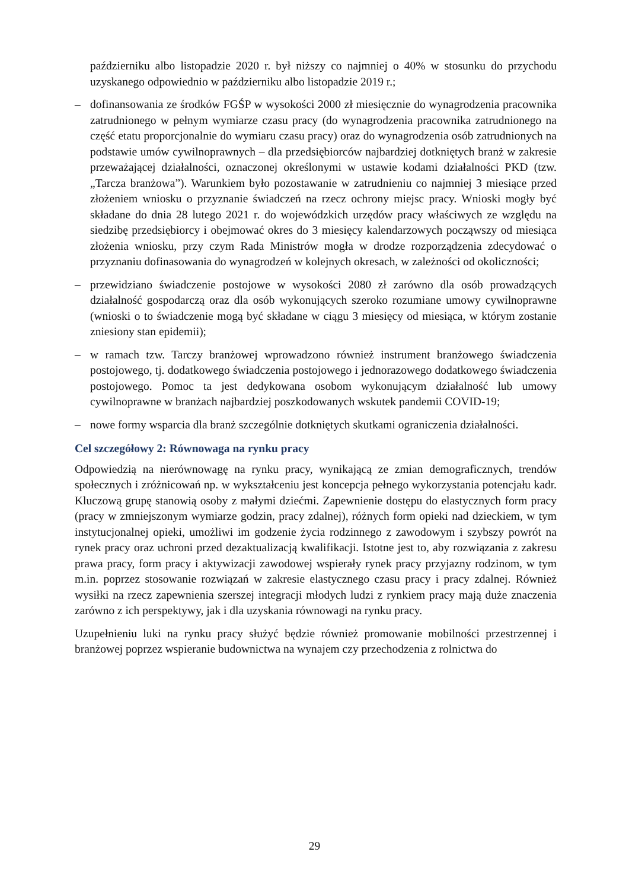październiku albo listopadzie 2020 r. był niższy co najmniej o 40% w stosunku do przychodu uzyskanego odpowiednio w październiku albo listopadzie 2019 r.;
– dofinansowania ze środków FGŚP w wysokości 2000 zł miesięcznie do wynagrodzenia pracownika zatrudnionego w pełnym wymiarze czasu pracy (do wynagrodzenia pracownika zatrudnionego na część etatu proporcjonalnie do wymiaru czasu pracy) oraz do wynagrodzenia osób zatrudnionych na podstawie umów cywilnoprawnych – dla przedsiębiorców najbardziej dotkniętych branż w zakresie przeważającej działalności, oznaczonej określonymi w ustawie kodami działalności PKD (tzw. „Tarcza branżowa”). Warunkiem było pozostawanie w zatrudnieniu co najmniej 3 miesiące przed złożeniem wniosku o przyznanie świadczeń na rzecz ochrony miejsc pracy. Wnioski mogły być składane do dnia 28 lutego 2021 r. do wojewódzkich urzędów pracy właściwych ze względu na siedzibę przedsiębiorcy i obejmować okres do 3 miesięcy kalendarzowych począwszy od miesiąca złożenia wniosku, przy czym Rada Ministrów mogła w drodze rozporządzenia zdecydować o przyznaniu dofinasowania do wynagrodzeń w kolejnych okresach, w zależności od okoliczności;
– przewidziano świadczenie postojowe w wysokości 2080 zł zarówno dla osób prowadzących działalność gospodarczą oraz dla osób wykonujących szeroko rozumiane umowy cywilnoprawne (wnioski o to świadczenie mogą być składane w ciągu 3 miesięcy od miesiąca, w którym zostanie zniesiony stan epidemii);
– w ramach tzw. Tarczy branżowej wprowadzono również instrument branżowego świadczenia postojowego, tj. dodatkowego świadczenia postojowego i jednorazowego dodatkowego świadczenia postojowego. Pomoc ta jest dedykowana osobom wykonującym działalność lub umowy cywilnoprawne w branżach najbardziej poszkodowanych wskutek pandemii COVID-19;
– nowe formy wsparcia dla branż szczególnie dotkniętych skutkami ograniczenia działalności.
Cel szczegółowy 2: Równowaga na rynku pracy
Odpowiedzią na nierównowagę na rynku pracy, wynikającą ze zmian demograficznych, trendów społecznych i zróżnicowań np. w wykształceniu jest koncepcja pełnego wykorzystania potencjału kadr. Kluczową grupę stanowią osoby z małymi dziećmi. Zapewnienie dostępu do elastycznych form pracy (pracy w zmniejszonym wymiarze godzin, pracy zdalnej), różnych form opieki nad dzieckiem, w tym instytucjonalnej opieki, umożliwi im godzenie życia rodzinnego z zawodowym i szybszy powrót na rynek pracy oraz uchroni przed dezaktualizacją kwalifikacji. Istotne jest to, aby rozwiązania z zakresu prawa pracy, form pracy i aktywizacji zawodowej wspierały rynek pracy przyjazny rodzinom, w tym m.in. poprzez stosowanie rozwiązań w zakresie elastycznego czasu pracy i pracy zdalnej. Również wysiłki na rzecz zapewnienia szerszej integracji młodych ludzi z rynkiem pracy mają duże znaczenia zarówno z ich perspektywy, jak i dla uzyskania równowagi na rynku pracy.
Uzupełnieniu luki na rynku pracy służyć będzie również promowanie mobilności przestrzennej i branżowej poprzez wspieranie budownictwa na wynajem czy przechodzenia z rolnictwa do
29